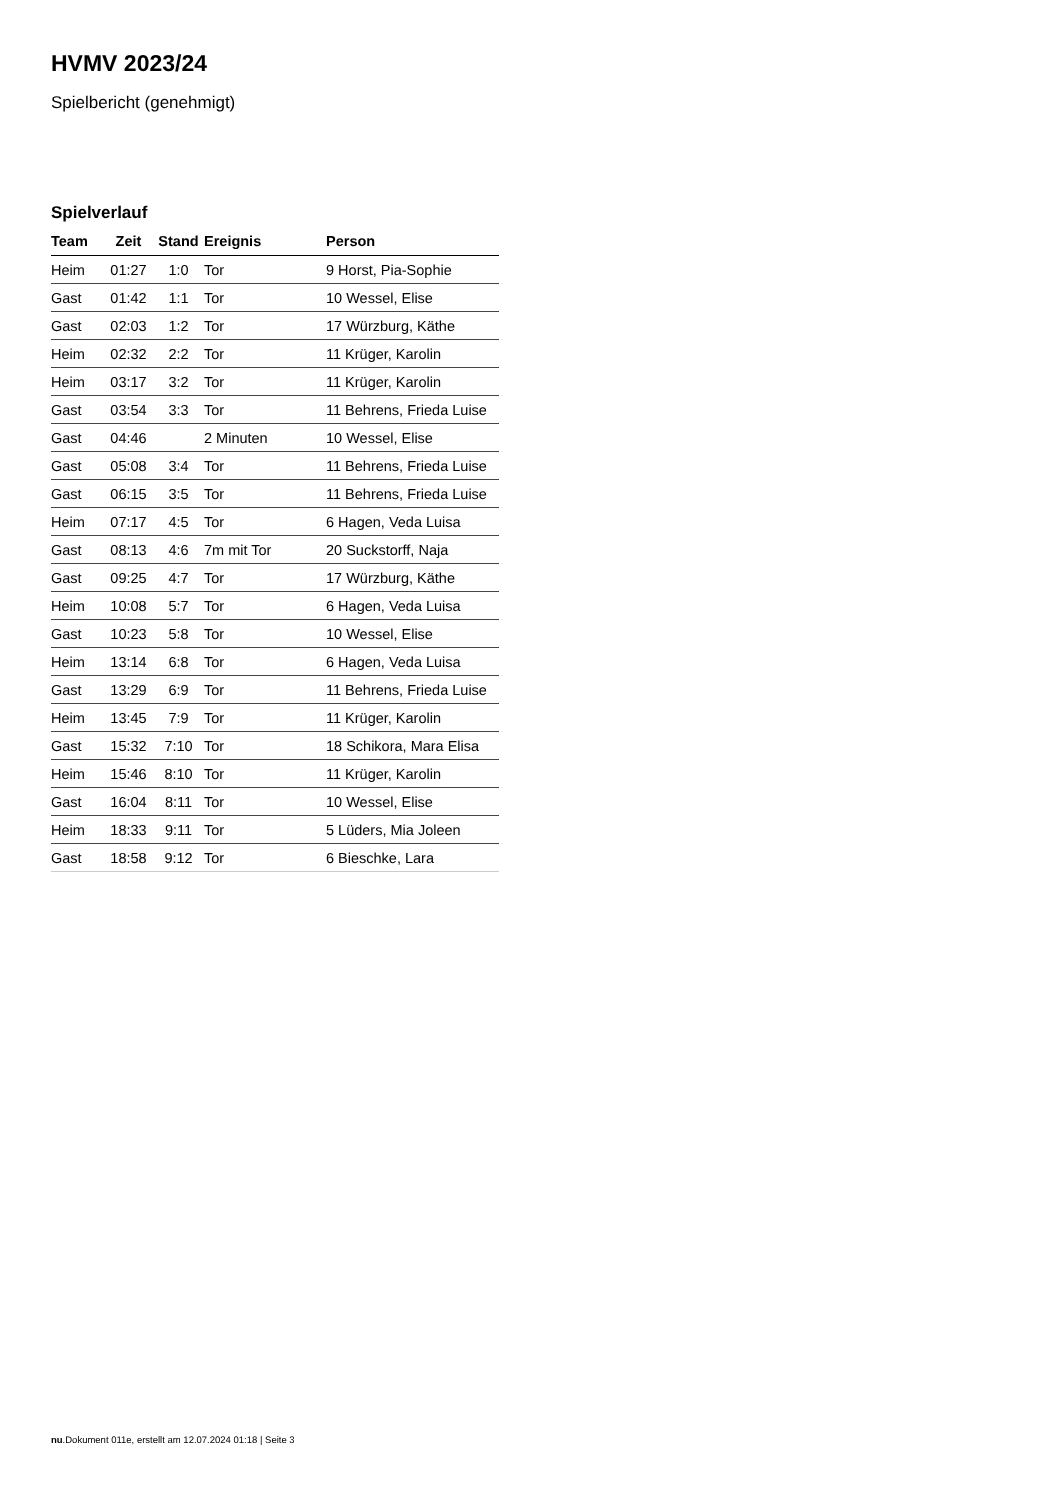HVMV 2023/24
Spielbericht (genehmigt)
Spielverlauf
| Team | Zeit | Stand | Ereignis | Person |
| --- | --- | --- | --- | --- |
| Heim | 01:27 | 1:0 | Tor | 9 Horst, Pia-Sophie |
| Gast | 01:42 | 1:1 | Tor | 10 Wessel, Elise |
| Gast | 02:03 | 1:2 | Tor | 17 Würzburg, Käthe |
| Heim | 02:32 | 2:2 | Tor | 11 Krüger, Karolin |
| Heim | 03:17 | 3:2 | Tor | 11 Krüger, Karolin |
| Gast | 03:54 | 3:3 | Tor | 11 Behrens, Frieda Luise |
| Gast | 04:46 | | 2 Minuten | 10 Wessel, Elise |
| Gast | 05:08 | 3:4 | Tor | 11 Behrens, Frieda Luise |
| Gast | 06:15 | 3:5 | Tor | 11 Behrens, Frieda Luise |
| Heim | 07:17 | 4:5 | Tor | 6 Hagen, Veda Luisa |
| Gast | 08:13 | 4:6 | 7m mit Tor | 20 Suckstorff, Naja |
| Gast | 09:25 | 4:7 | Tor | 17 Würzburg, Käthe |
| Heim | 10:08 | 5:7 | Tor | 6 Hagen, Veda Luisa |
| Gast | 10:23 | 5:8 | Tor | 10 Wessel, Elise |
| Heim | 13:14 | 6:8 | Tor | 6 Hagen, Veda Luisa |
| Gast | 13:29 | 6:9 | Tor | 11 Behrens, Frieda Luise |
| Heim | 13:45 | 7:9 | Tor | 11 Krüger, Karolin |
| Gast | 15:32 | 7:10 | Tor | 18 Schikora, Mara Elisa |
| Heim | 15:46 | 8:10 | Tor | 11 Krüger, Karolin |
| Gast | 16:04 | 8:11 | Tor | 10 Wessel, Elise |
| Heim | 18:33 | 9:11 | Tor | 5 Lüders, Mia Joleen |
| Gast | 18:58 | 9:12 | Tor | 6 Bieschke, Lara |
nu.Dokument 011e, erstellt am 12.07.2024 01:18 | Seite 3